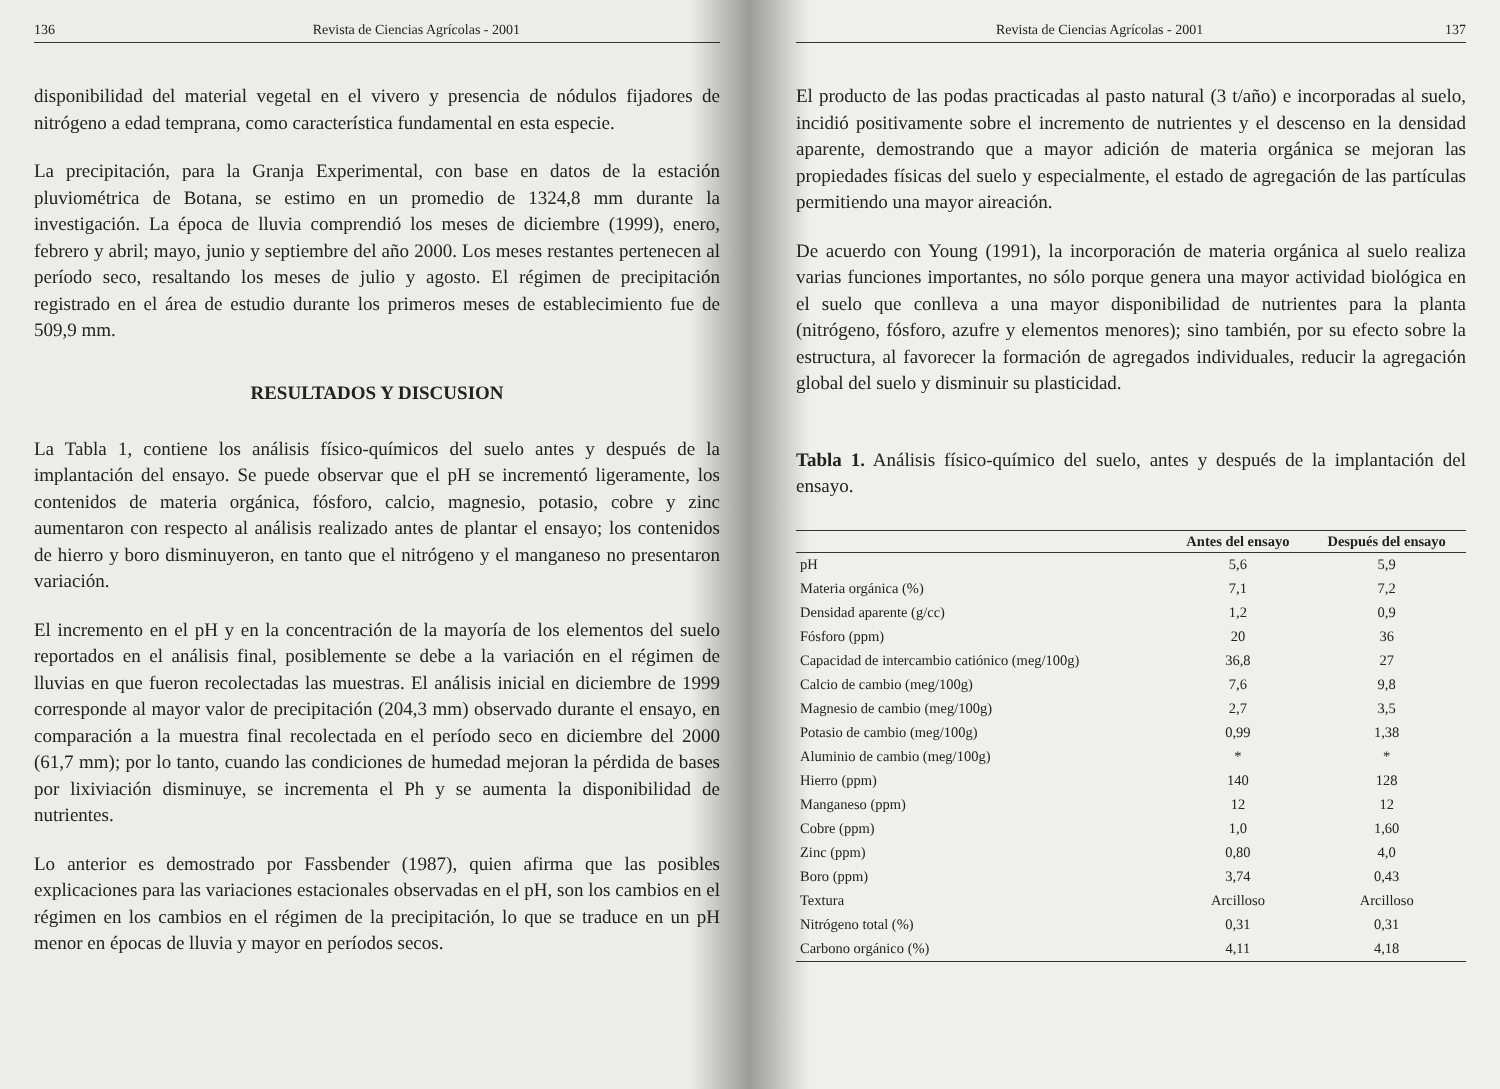136 Revista de Ciencias Agrícolas - 2001
disponibilidad del material vegetal en el vivero y presencia de nódulos fijadores de nitrógeno a edad temprana, como característica fundamental en esta especie.
La precipitación, para la Granja Experimental, con base en datos de la estación pluviométrica de Botana, se estimo en un promedio de 1324,8 mm durante la investigación. La época de lluvia comprendió los meses de diciembre (1999), enero, febrero y abril; mayo, junio y septiembre del año 2000. Los meses restantes pertenecen al período seco, resaltando los meses de julio y agosto. El régimen de precipitación registrado en el área de estudio durante los primeros meses de establecimiento fue de 509,9 mm.
RESULTADOS Y DISCUSION
La Tabla 1, contiene los análisis físico-químicos del suelo antes y después de la implantación del ensayo. Se puede observar que el pH se incrementó ligeramente, los contenidos de materia orgánica, fósforo, calcio, magnesio, potasio, cobre y zinc aumentaron con respecto al análisis realizado antes de plantar el ensayo; los contenidos de hierro y boro disminuyeron, en tanto que el nitrógeno y el manganeso no presentaron variación.
El incremento en el pH y en la concentración de la mayoría de los elementos del suelo reportados en el análisis final, posiblemente se debe a la variación en el régimen de lluvias en que fueron recolectadas las muestras. El análisis inicial en diciembre de 1999 corresponde al mayor valor de precipitación (204,3 mm) observado durante el ensayo, en comparación a la muestra final recolectada en el período seco en diciembre del 2000 (61,7 mm); por lo tanto, cuando las condiciones de humedad mejoran la pérdida de bases por lixiviación disminuye, se incrementa el Ph y se aumenta la disponibilidad de nutrientes.
Lo anterior es demostrado por Fassbender (1987), quien afirma que las posibles explicaciones para las variaciones estacionales observadas en el pH, son los cambios en el régimen en los cambios en el régimen de la precipitación, lo que se traduce en un pH menor en épocas de lluvia y mayor en períodos secos.
Revista de Ciencias Agrícolas - 2001 137
El producto de las podas practicadas al pasto natural (3 t/año) e incorporadas al suelo, incidió positivamente sobre el incremento de nutrientes y el descenso en la densidad aparente, demostrando que a mayor adición de materia orgánica se mejoran las propiedades físicas del suelo y especialmente, el estado de agregación de las partículas permitiendo una mayor aireación.
De acuerdo con Young (1991), la incorporación de materia orgánica al suelo realiza varias funciones importantes, no sólo porque genera una mayor actividad biológica en el suelo que conlleva a una mayor disponibilidad de nutrientes para la planta (nitrógeno, fósforo, azufre y elementos menores); sino también, por su efecto sobre la estructura, al favorecer la formación de agregados individuales, reducir la agregación global del suelo y disminuir su plasticidad.
Tabla 1. Análisis físico-químico del suelo, antes y después de la implantación del ensayo.
| | Antes del ensayo | Después del ensayo |
| --- | --- | --- |
| pH | 5,6 | 5,9 |
| Materia orgánica (%) | 7,1 | 7,2 |
| Densidad aparente (g/cc) | 1,2 | 0,9 |
| Fósforo (ppm) | 20 | 36 |
| Capacidad de intercambio catiónico (meg/100g) | 36,8 | 27 |
| Calcio de cambio (meg/100g) | 7,6 | 9,8 |
| Magnesio de cambio (meg/100g) | 2,7 | 3,5 |
| Potasio de cambio (meg/100g) | 0,99 | 1,38 |
| Aluminio de cambio (meg/100g) | * | * |
| Hierro (ppm) | 140 | 128 |
| Manganeso (ppm) | 12 | 12 |
| Cobre (ppm) | 1,0 | 1,60 |
| Zinc (ppm) | 0,80 | 4,0 |
| Boro (ppm) | 3,74 | 0,43 |
| Textura | Arcilloso | Arcilloso |
| Nitrógeno total (%) | 0,31 | 0,31 |
| Carbono orgánico (%) | 4,11 | 4,18 |